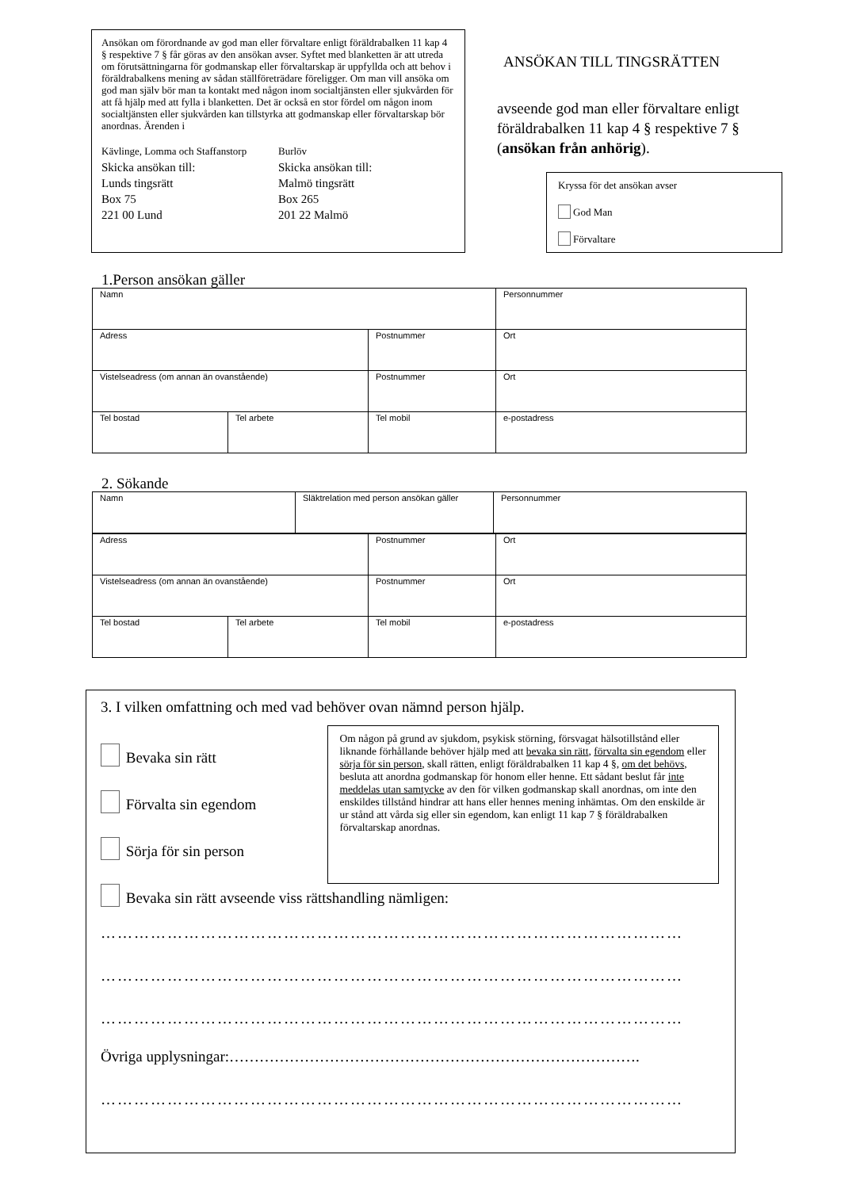Ansökan om förordnande av god man eller förvaltare enligt föräldrabalken 11 kap 4 § respektive 7 § får göras av den ansökan avser. Syftet med blanketten är att utreda om förutsättningarna för godmanskap eller förvaltarskap är uppfyllda och att behov i föräldrabalkens mening av sådan ställföreträdare föreligger. Om man vill ansöka om god man själv bör man ta kontakt med någon inom socialtjänsten eller sjukvården för att få hjälp med att fylla i blanketten. Det är också en stor fördel om någon inom socialtjänsten eller sjukvården kan tillstyrka att godmanskap eller förvaltarskap bör anordnas. Ärenden i
Kävlinge, Lomma och Staffanstorp
Skicka ansökan till:
Lunds tingsrätt
Box 75
221 00 Lund
Burlöv
Skicka ansökan till:
Malmö tingsrätt
Box 265
201 22 Malmö
ANSÖKAN TILL TINGSRÄTTEN
avseende god man eller förvaltare enligt föräldrabalken 11 kap 4 § respektive 7 §
(ansökan från anhörig).
Kryssa för det ansökan avser
God Man
Förvaltare
1.Person ansökan gäller
| Namn | | | Personnummer |
| Adress | | Postnummer | Ort |
| Vistelseadress (om annan än ovanstående) | | Postnummer | Ort |
| Tel bostad | Tel arbete | Tel mobil | e-postadress |
2. Sökande
| Namn | Släktrelation med person ansökan gäller | Personnummer |
| Adress | | Postnummer | Ort |
| Vistelseadress (om annan än ovanstående) | | Postnummer | Ort |
| Tel bostad | Tel arbete | Tel mobil | e-postadress |
3. I vilken omfattning och med vad behöver ovan nämnd person hjälp.
Bevaka sin rätt
Förvalta sin egendom
Sörja för sin person
Om någon på grund av sjukdom, psykisk störning, försvagat hälsotillstånd eller liknande förhållande behöver hjälp med att bevaka sin rätt, förvalta sin egendom eller sörja för sin person, skall rätten, enligt föräldrabalken 11 kap 4 §, om det behövs, besluta att anordna godmanskap för honom eller henne. Ett sådant beslut får inte meddelas utan samtycke av den för vilken godmanskap skall anordnas, om inte den enskildes tillstånd hindrar att hans eller hennes mening inhämtas. Om den enskilde är ur stånd att vårda sig eller sin egendom, kan enligt 11 kap 7 § föräldrabalken förvaltarskap anordnas.
Bevaka sin rätt avseende viss rättshandling nämligen:
……………………………………………………………………………………………
……………………………………………………………………………………………
……………………………………………………………………………………………
Övriga upplysningar:……………………………………………………………………….
……………………………………………………………………………………………